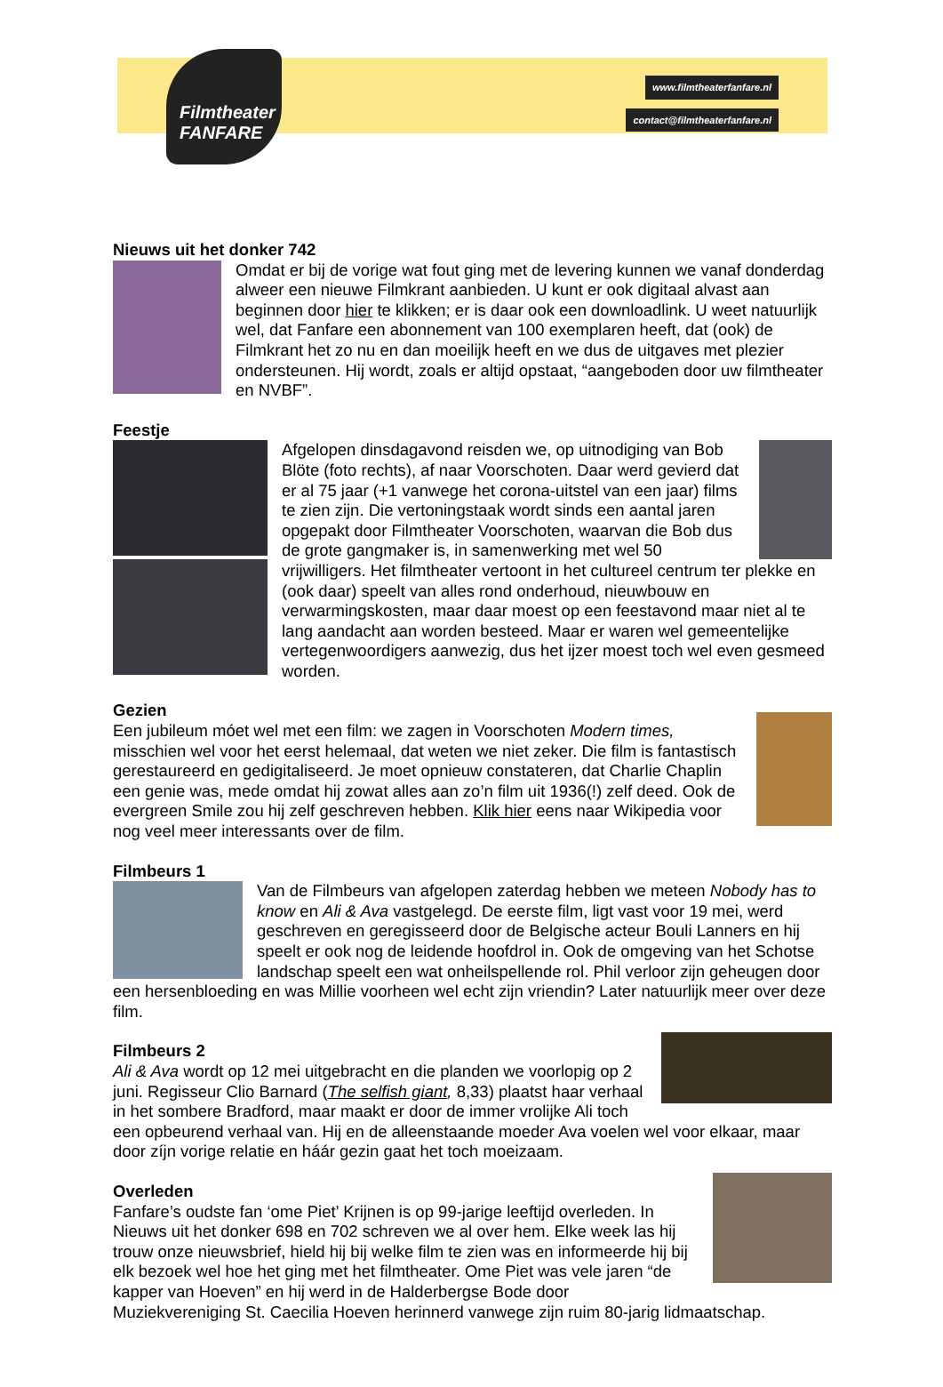Filmtheater
FANFARE
www.filmtheaterfanfare.nl
contact@filmtheaterfanfare.nl
Nieuws uit het donker 742
Omdat er bij de vorige wat fout ging met de levering kunnen we vanaf donderdag alweer een nieuwe Filmkrant aanbieden. U kunt er ook digitaal alvast aan beginnen door hier te klikken; er is daar ook een downloadlink. U weet natuurlijk wel, dat Fanfare een abonnement van 100 exemplaren heeft, dat (ook) de Filmkrant het zo nu en dan moeilijk heeft en we dus de uitgaves met plezier ondersteunen. Hij wordt, zoals er altijd opstaat, “aangeboden door uw filmtheater en NVBF”.
Feestje
Afgelopen dinsdagavond reisden we, op uitnodiging van Bob Blöte (foto rechts), af naar Voorschoten. Daar werd gevierd dat er al 75 jaar (+1 vanwege het corona-uitstel van een jaar) films te zien zijn. Die vertoningstaak wordt sinds een aantal jaren opgepakt door Filmtheater Voorschoten, waarvan die Bob dus de grote gangmaker is, in samenwerking met wel 50 vrijwilligers. Het filmtheater vertoont in het cultureel centrum ter plekke en (ook daar) speelt van alles rond onderhoud, nieuwbouw en verwarmingskosten, maar daar moest op een feestavond maar niet al te lang aandacht aan worden besteed. Maar er waren wel gemeentelijke vertegenwoordigers aanwezig, dus het ijzer moest toch wel even gesmeed worden.
Gezien
Een jubileum móet wel met een film: we zagen in Voorschoten Modern times, misschien wel voor het eerst helemaal, dat weten we niet zeker. Die film is fantastisch gerestaureerd en gedigitaliseerd. Je moet opnieuw constateren, dat Charlie Chaplin een genie was, mede omdat hij zowat alles aan zo’n film uit 1936(!) zelf deed. Ook de evergreen Smile zou hij zelf geschreven hebben. Klik hier eens naar Wikipedia voor nog veel meer interessants over de film.
Filmbeurs 1
Van de Filmbeurs van afgelopen zaterdag hebben we meteen Nobody has to know en Ali & Ava vastgelegd. De eerste film, ligt vast voor 19 mei, werd geschreven en geregisseerd door de Belgische acteur Bouli Lanners en hij speelt er ook nog de leidende hoofdrol in. Ook de omgeving van het Schotse landschap speelt een wat onheilspellende rol. Phil verloor zijn geheugen door een hersenbloeding en was Millie voorheen wel echt zijn vriendin? Later natuurlijk meer over deze film.
Filmbeurs 2
Ali & Ava wordt op 12 mei uitgebracht en die planden we voorlopig op 2 juni. Regisseur Clio Barnard (The selfish giant, 8,33) plaatst haar verhaal in het sombere Bradford, maar maakt er door de immer vrolijke Ali toch een opbeurend verhaal van. Hij en de alleenstaande moeder Ava voelen wel voor elkaar, maar door zíjn vorige relatie en háár gezin gaat het toch moeizaam.
Overleden
Fanfare’s oudste fan ‘ome Piet’ Krijnen is op 99-jarige leeftijd overleden. In Nieuws uit het donker 698 en 702 schreven we al over hem. Elke week las hij trouw onze nieuwsbrief, hield hij bij welke film te zien was en informeerde hij bij elk bezoek wel hoe het ging met het filmtheater. Ome Piet was vele jaren “de kapper van Hoeven” en hij werd in de Halderbergse Bode door Muziekvereniging St. Caecilia Hoeven herinnerd vanwege zijn ruim 80-jarig lidmaatschap.